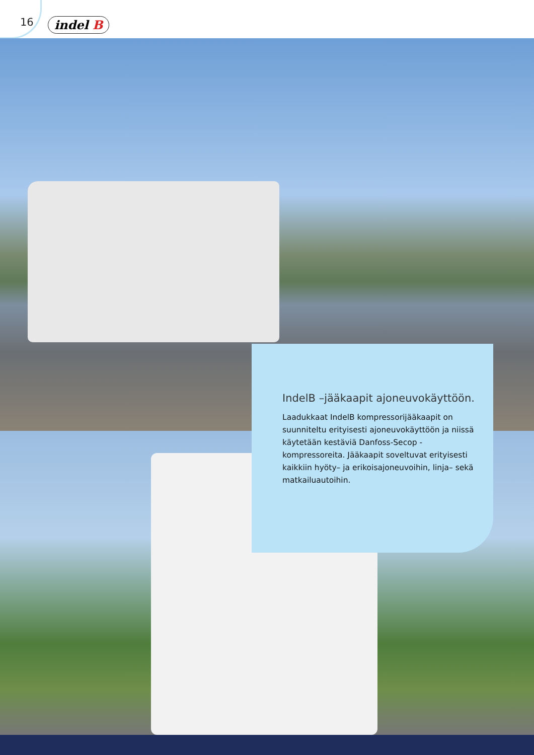16 indel B
IndelB –jääkaapit ajoneuvokäyttöön.
Laadukkaat IndelB kompressorijääkaapit on suunni­teltu erityisesti ajoneuvokäyttöön ja niissä käytetään kestäviä Danfoss-Secop -kompressoreita. Jääkaapit soveltuvat erityisesti kaikkiin hyöty– ja erikoisajoneu­voihin, linja– sekä matkailuautoihin.